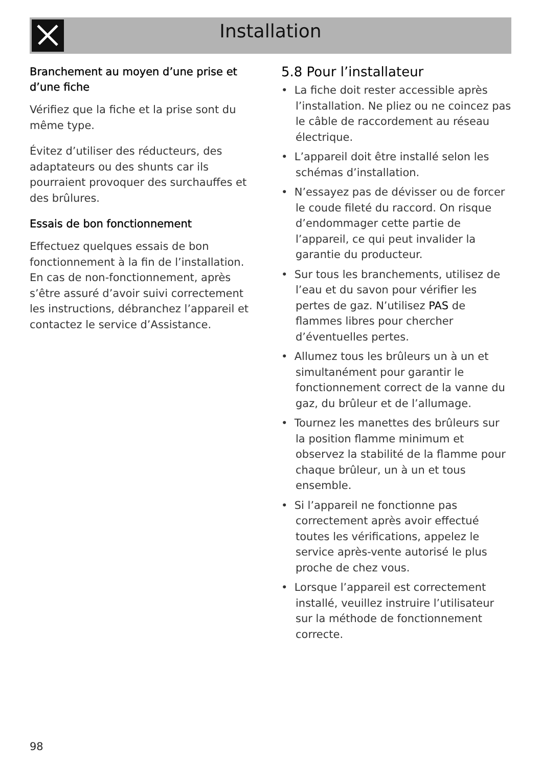Installation
Branchement au moyen d’une prise et d’une fiche
Vérifiez que la fiche et la prise sont du même type.
Évitez d’utiliser des réducteurs, des adaptateurs ou des shunts car ils pourraient provoquer des surchauffes et des brûlures.
Essais de bon fonctionnement
Effectuez quelques essais de bon fonctionnement à la fin de l’installation. En cas de non-fonctionnement, après s’être assuré d’avoir suivi correctement les instructions, débranchez l’appareil et contactez le service d’Assistance.
5.8 Pour l’installateur
• La fiche doit rester accessible après l’installation. Ne pliez ou ne coincez pas le câble de raccordement au réseau électrique.
• L’appareil doit être installé selon les schémas d’installation.
• N’essayez pas de dévisser ou de forcer le coude fileté du raccord. On risque d’endommager cette partie de l’appareil, ce qui peut invalider la garantie du producteur.
• Sur tous les branchements, utilisez de l’eau et du savon pour vérifier les pertes de gaz. N’utilisez PAS de flammes libres pour chercher d’éventuelles pertes.
• Allumez tous les brûleurs un à un et simultanément pour garantir le fonctionnement correct de la vanne du gaz, du brûleur et de l’allumage.
• Tournez les manettes des brûleurs sur la position flamme minimum et observez la stabilité de la flamme pour chaque brûleur, un à un et tous ensemble.
• Si l’appareil ne fonctionne pas correctement après avoir effectué toutes les vérifications, appelez le service après-vente autorisé le plus proche de chez vous.
• Lorsque l’appareil est correctement installé, veuillez instruire l’utilisateur sur la méthode de fonctionnement correcte.
98